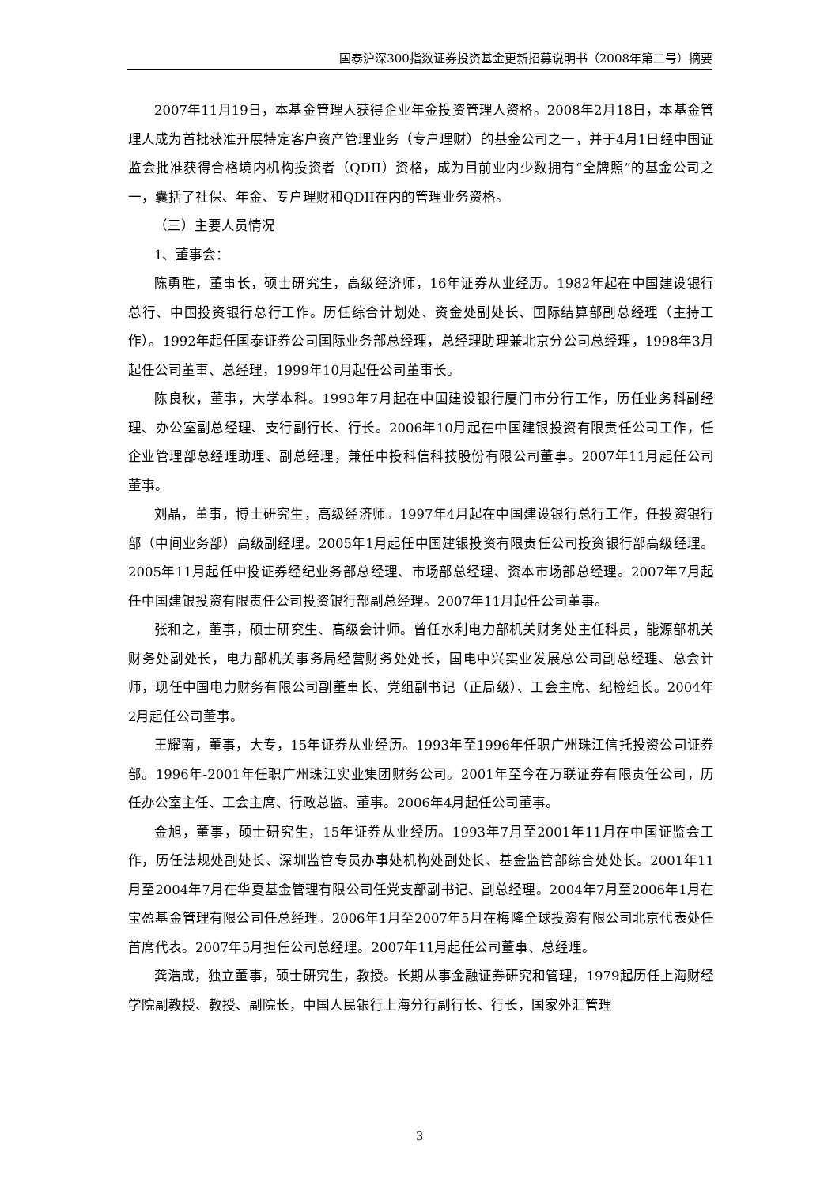国泰沪深300指数证券投资基金更新招募说明书（2008年第二号）摘要
2007年11月19日，本基金管理人获得企业年金投资管理人资格。2008年2月18日，本基金管理人成为首批获准开展特定客户资产管理业务（专户理财）的基金公司之一，并于4月1日经中国证监会批准获得合格境内机构投资者（QDII）资格，成为目前业内少数拥有“全牌照”的基金公司之一，囊括了社保、年金、专户理财和QDII在内的管理业务资格。
（三）主要人员情况
1、董事会：
陈勇胜，董事长，硕士研究生，高级经济师，16年证券从业经历。1982年起在中国建设银行总行、中国投资银行总行工作。历任综合计划处、资金处副处长、国际结算部副总经理（主持工作）。1992年起任国泰证券公司国际业务部总经理，总经理助理兼北京分公司总经理，1998年3月起任公司董事、总经理，1999年10月起任公司董事长。
陈良秋，董事，大学本科。1993年7月起在中国建设银行厦门市分行工作，历任业务科副经理、办公室副总经理、支行副行长、行长。2006年10月起在中国建银投资有限责任公司工作，任企业管理部总经理助理、副总经理，兼任中投科信科技股份有限公司董事。2007年11月起任公司董事。
刘晶，董事，博士研究生，高级经济师。1997年4月起在中国建设银行总行工作，任投资银行部（中间业务部）高级副经理。2005年1月起任中国建银投资有限责任公司投资银行部高级经理。2005年11月起任中投证券经纪业务部总经理、市场部总经理、资本市场部总经理。2007年7月起任中国建银投资有限责任公司投资银行部副总经理。2007年11月起任公司董事。
张和之，董事，硕士研究生、高级会计师。曾任水利电力部机关财务处主任科员，能源部机关财务处副处长，电力部机关事务局经营财务处处长，国电中兴实业发展总公司副总经理、总会计师，现任中国电力财务有限公司副董事长、党组副书记（正局级）、工会主席、纪检组长。2004年2月起任公司董事。
王耀南，董事，大专，15年证券从业经历。1993年至1996年任职广州珠江信托投资公司证券部。1996年-2001年任职广州珠江实业集团财务公司。2001年至今在万联证券有限责任公司，历任办公室主任、工会主席、行政总监、董事。2006年4月起任公司董事。
金旭，董事，硕士研究生，15年证券从业经历。1993年7月至2001年11月在中国证监会工作，历任法规处副处长、深圳监管专员办事处机构处副处长、基金监管部综合处处长。2001年11月至2004年7月在华夏基金管理有限公司任党支部副书记、副总经理。2004年7月至2006年1月在宝盈基金管理有限公司任总经理。2006年1月至2007年5月在梅隆全球投资有限公司北京代表处任首席代表。2007年5月担任公司总经理。2007年11月起任公司董事、总经理。
龚浩成，独立董事，硕士研究生，教授。长期从事金融证券研究和管理，1979起历任上海财经学院副教授、教授、副院长，中国人民银行上海分行副行长、行长，国家外汇管理
3